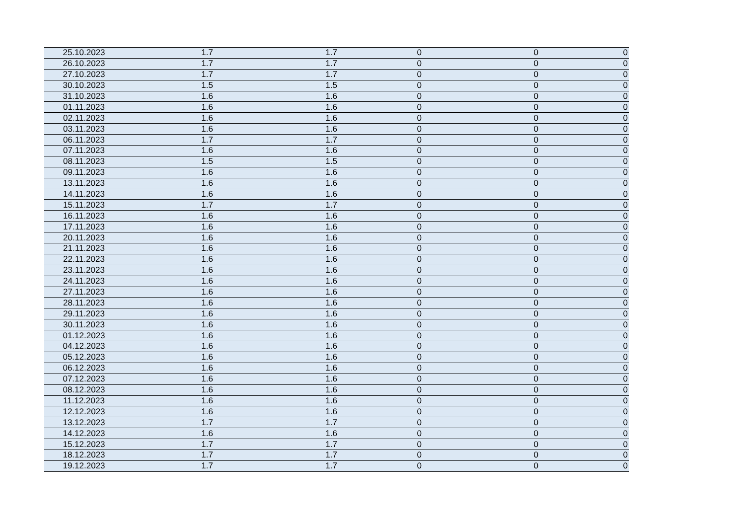| 25.10.2023 | 1.7 | 1.7 | 0 | 0 | 0 |
| 26.10.2023 | 1.7 | 1.7 | 0 | 0 | 0 |
| 27.10.2023 | 1.7 | 1.7 | 0 | 0 | 0 |
| 30.10.2023 | 1.5 | 1.5 | 0 | 0 | 0 |
| 31.10.2023 | 1.6 | 1.6 | 0 | 0 | 0 |
| 01.11.2023 | 1.6 | 1.6 | 0 | 0 | 0 |
| 02.11.2023 | 1.6 | 1.6 | 0 | 0 | 0 |
| 03.11.2023 | 1.6 | 1.6 | 0 | 0 | 0 |
| 06.11.2023 | 1.7 | 1.7 | 0 | 0 | 0 |
| 07.11.2023 | 1.6 | 1.6 | 0 | 0 | 0 |
| 08.11.2023 | 1.5 | 1.5 | 0 | 0 | 0 |
| 09.11.2023 | 1.6 | 1.6 | 0 | 0 | 0 |
| 13.11.2023 | 1.6 | 1.6 | 0 | 0 | 0 |
| 14.11.2023 | 1.6 | 1.6 | 0 | 0 | 0 |
| 15.11.2023 | 1.7 | 1.7 | 0 | 0 | 0 |
| 16.11.2023 | 1.6 | 1.6 | 0 | 0 | 0 |
| 17.11.2023 | 1.6 | 1.6 | 0 | 0 | 0 |
| 20.11.2023 | 1.6 | 1.6 | 0 | 0 | 0 |
| 21.11.2023 | 1.6 | 1.6 | 0 | 0 | 0 |
| 22.11.2023 | 1.6 | 1.6 | 0 | 0 | 0 |
| 23.11.2023 | 1.6 | 1.6 | 0 | 0 | 0 |
| 24.11.2023 | 1.6 | 1.6 | 0 | 0 | 0 |
| 27.11.2023 | 1.6 | 1.6 | 0 | 0 | 0 |
| 28.11.2023 | 1.6 | 1.6 | 0 | 0 | 0 |
| 29.11.2023 | 1.6 | 1.6 | 0 | 0 | 0 |
| 30.11.2023 | 1.6 | 1.6 | 0 | 0 | 0 |
| 01.12.2023 | 1.6 | 1.6 | 0 | 0 | 0 |
| 04.12.2023 | 1.6 | 1.6 | 0 | 0 | 0 |
| 05.12.2023 | 1.6 | 1.6 | 0 | 0 | 0 |
| 06.12.2023 | 1.6 | 1.6 | 0 | 0 | 0 |
| 07.12.2023 | 1.6 | 1.6 | 0 | 0 | 0 |
| 08.12.2023 | 1.6 | 1.6 | 0 | 0 | 0 |
| 11.12.2023 | 1.6 | 1.6 | 0 | 0 | 0 |
| 12.12.2023 | 1.6 | 1.6 | 0 | 0 | 0 |
| 13.12.2023 | 1.7 | 1.7 | 0 | 0 | 0 |
| 14.12.2023 | 1.6 | 1.6 | 0 | 0 | 0 |
| 15.12.2023 | 1.7 | 1.7 | 0 | 0 | 0 |
| 18.12.2023 | 1.7 | 1.7 | 0 | 0 | 0 |
| 19.12.2023 | 1.7 | 1.7 | 0 | 0 | 0 |